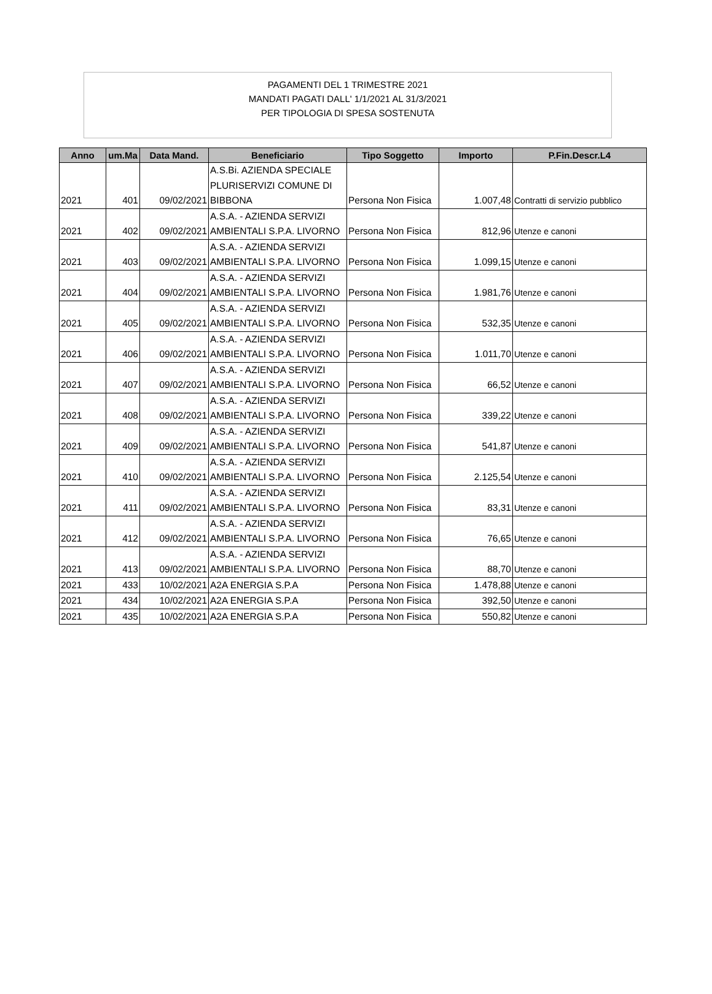PAGAMENTI DEL 1 TRIMESTRE 2021
MANDATI PAGATI DALL' 1/1/2021 AL 31/3/2021
PER TIPOLOGIA DI SPESA SOSTENUTA
| Anno | um.Ma | Data Mand. | Beneficiario | Tipo Soggetto | Importo | P.Fin.Descr.L4 |
| --- | --- | --- | --- | --- | --- | --- |
| 2021 | 401 | 09/02/2021 | A.S.Bi. AZIENDA SPECIALE PLURISERVIZI COMUNE DI BIBBONA | Persona Non Fisica | 1.007,48 | Contratti di servizio pubblico |
| 2021 | 402 | 09/02/2021 | A.S.A. - AZIENDA SERVIZI AMBIENTALI S.P.A. LIVORNO | Persona Non Fisica | 812,96 | Utenze e canoni |
| 2021 | 403 | 09/02/2021 | A.S.A. - AZIENDA SERVIZI AMBIENTALI S.P.A. LIVORNO | Persona Non Fisica | 1.099,15 | Utenze e canoni |
| 2021 | 404 | 09/02/2021 | A.S.A. - AZIENDA SERVIZI AMBIENTALI S.P.A. LIVORNO | Persona Non Fisica | 1.981,76 | Utenze e canoni |
| 2021 | 405 | 09/02/2021 | A.S.A. - AZIENDA SERVIZI AMBIENTALI S.P.A. LIVORNO | Persona Non Fisica | 532,35 | Utenze e canoni |
| 2021 | 406 | 09/02/2021 | A.S.A. - AZIENDA SERVIZI AMBIENTALI S.P.A. LIVORNO | Persona Non Fisica | 1.011,70 | Utenze e canoni |
| 2021 | 407 | 09/02/2021 | A.S.A. - AZIENDA SERVIZI AMBIENTALI S.P.A. LIVORNO | Persona Non Fisica | 66,52 | Utenze e canoni |
| 2021 | 408 | 09/02/2021 | A.S.A. - AZIENDA SERVIZI AMBIENTALI S.P.A. LIVORNO | Persona Non Fisica | 339,22 | Utenze e canoni |
| 2021 | 409 | 09/02/2021 | A.S.A. - AZIENDA SERVIZI AMBIENTALI S.P.A. LIVORNO | Persona Non Fisica | 541,87 | Utenze e canoni |
| 2021 | 410 | 09/02/2021 | A.S.A. - AZIENDA SERVIZI AMBIENTALI S.P.A. LIVORNO | Persona Non Fisica | 2.125,54 | Utenze e canoni |
| 2021 | 411 | 09/02/2021 | A.S.A. - AZIENDA SERVIZI AMBIENTALI S.P.A. LIVORNO | Persona Non Fisica | 83,31 | Utenze e canoni |
| 2021 | 412 | 09/02/2021 | A.S.A. - AZIENDA SERVIZI AMBIENTALI S.P.A. LIVORNO | Persona Non Fisica | 76,65 | Utenze e canoni |
| 2021 | 413 | 09/02/2021 | A.S.A. - AZIENDA SERVIZI AMBIENTALI S.P.A. LIVORNO | Persona Non Fisica | 88,70 | Utenze e canoni |
| 2021 | 433 | 10/02/2021 | A2A ENERGIA S.P.A | Persona Non Fisica | 1.478,88 | Utenze e canoni |
| 2021 | 434 | 10/02/2021 | A2A ENERGIA S.P.A | Persona Non Fisica | 392,50 | Utenze e canoni |
| 2021 | 435 | 10/02/2021 | A2A ENERGIA S.P.A | Persona Non Fisica | 550,82 | Utenze e canoni |